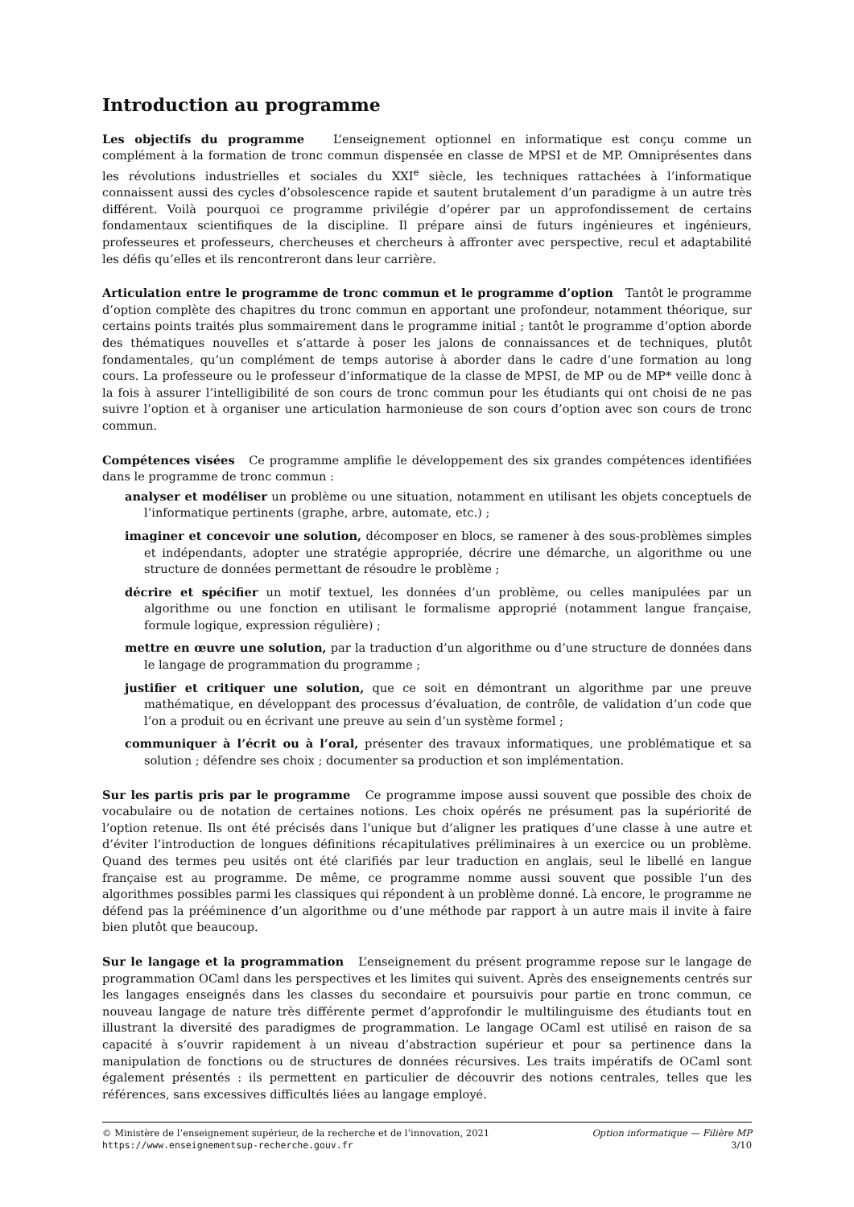Introduction au programme
Les objectifs du programme L’enseignement optionnel en informatique est conçu comme un complément à la formation de tronc commun dispensée en classe de MPSI et de MP. Omniprésentes dans les révolutions industrielles et sociales du XXI<sup>e</sup> siècle, les techniques rattachées à l’informatique connaissent aussi des cycles d’obsolescence rapide et sautent brutalement d’un paradigme à un autre très différent. Voilà pourquoi ce programme privilégie d’opérer par un approfondissement de certains fondamentaux scientifiques de la discipline. Il prépare ainsi de futurs ingénieures et ingénieurs, professeures et professeurs, chercheuses et chercheurs à affronter avec perspective, recul et adaptabilité les défis qu’elles et ils rencontreront dans leur carrière.
Articulation entre le programme de tronc commun et le programme d’option Tantôt le programme d’option complète des chapitres du tronc commun en apportant une profondeur, notamment théorique, sur certains points traités plus sommairement dans le programme initial ; tantôt le programme d’option aborde des thématiques nouvelles et s’attarde à poser les jalons de connaissances et de techniques, plutôt fondamentales, qu’un complément de temps autorise à aborder dans le cadre d’une formation au long cours. La professeure ou le professeur d’informatique de la classe de MPSI, de MP ou de MP* veille donc à la fois à assurer l’intelligibilité de son cours de tronc commun pour les étudiants qui ont choisi de ne pas suivre l’option et à organiser une articulation harmonieuse de son cours d’option avec son cours de tronc commun.
Compétences visées Ce programme amplifie le développement des six grandes compétences identifiées dans le programme de tronc commun :
analyser et modéliser un problème ou une situation, notamment en utilisant les objets conceptuels de l’informatique pertinents (graphe, arbre, automate, etc.) ;
imaginer et concevoir une solution, décomposer en blocs, se ramener à des sous-problèmes simples et indépendants, adopter une stratégie appropriée, décrire une démarche, un algorithme ou une structure de données permettant de résoudre le problème ;
décrire et spécifier un motif textuel, les données d’un problème, ou celles manipulées par un algorithme ou une fonction en utilisant le formalisme approprié (notamment langue française, formule logique, expression régulière) ;
mettre en œuvre une solution, par la traduction d’un algorithme ou d’une structure de données dans le langage de programmation du programme ;
justifier et critiquer une solution, que ce soit en démontrant un algorithme par une preuve mathématique, en développant des processus d’évaluation, de contrôle, de validation d’un code que l’on a produit ou en écrivant une preuve au sein d’un système formel ;
communiquer à l’écrit ou à l’oral, présenter des travaux informatiques, une problématique et sa solution ; défendre ses choix ; documenter sa production et son implémentation.
Sur les partis pris par le programme Ce programme impose aussi souvent que possible des choix de vocabulaire ou de notation de certaines notions. Les choix opérés ne présument pas la supériorité de l’option retenue. Ils ont été précisés dans l’unique but d’aligner les pratiques d’une classe à une autre et d’éviter l’introduction de longues définitions récapitulatives préliminaires à un exercice ou un problème. Quand des termes peu usités ont été clarifiés par leur traduction en anglais, seul le libellé en langue française est au programme. De même, ce programme nomme aussi souvent que possible l’un des algorithmes possibles parmi les classiques qui répondent à un problème donné. Là encore, le programme ne défend pas la prééminence d’un algorithme ou d’une méthode par rapport à un autre mais il invite à faire bien plutôt que beaucoup.
Sur le langage et la programmation L’enseignement du présent programme repose sur le langage de programmation OCaml dans les perspectives et les limites qui suivent. Après des enseignements centrés sur les langages enseignés dans les classes du secondaire et poursuivis pour partie en tronc commun, ce nouveau langage de nature très différente permet d’approfondir le multilinguisme des étudiants tout en illustrant la diversité des paradigmes de programmation. Le langage OCaml est utilisé en raison de sa capacité à s’ouvrir rapidement à un niveau d’abstraction supérieur et pour sa pertinence dans la manipulation de fonctions ou de structures de données récursives. Les traits impératifs de OCaml sont également présentés : ils permettent en particulier de découvrir des notions centrales, telles que les références, sans excessives difficultés liées au langage employé.
© Ministère de l’enseignement supérieur, de la recherche et de l’innovation, 2021
https://www.enseignementsup-recherche.gouv.fr
Option informatique — Filière MP
3/10